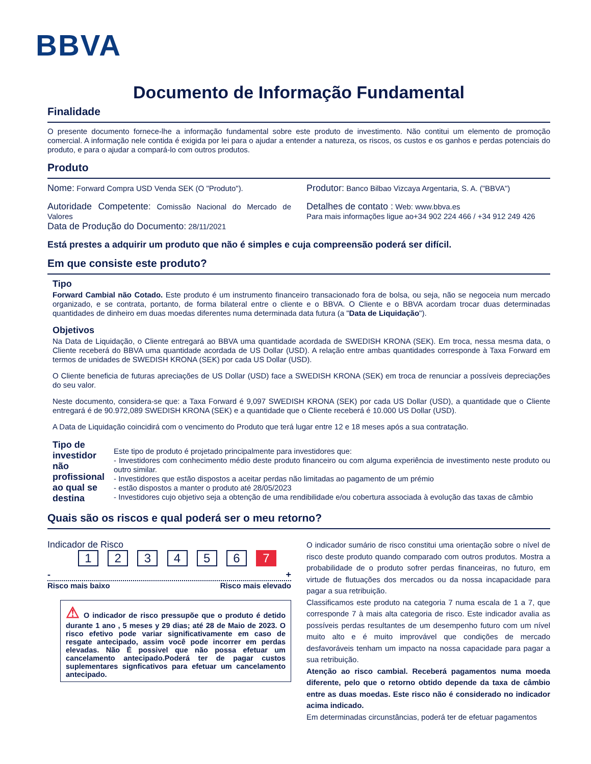BBVA
Documento de Informação Fundamental
Finalidade
O presente documento fornece-lhe a informação fundamental sobre este produto de investimento. Não contitui um elemento de promoção comercial. A informação nele contida é exigida por lei para o ajudar a entender a natureza, os riscos, os custos e os ganhos e perdas potenciais do produto, e para o ajudar a compará-lo com outros produtos.
Produto
Nome: Forward Compra USD Venda SEK (O "Produto").
Autoridade Competente: Comissão Nacional do Mercado de Valores
Data de Produção do Documento: 28/11/2021
Produtor: Banco Bilbao Vizcaya Argentaria, S. A. ("BBVA")
Detalhes de contato : Web: www.bbva.es
Para mais informações ligue ao+34 902 224 466 / +34 912 249 426
Está prestes a adquirir um produto que não é simples e cuja compreensão poderá ser difícil.
Em que consiste este produto?
Tipo
Forward Cambial não Cotado. Este produto é um instrumento financeiro transacionado fora de bolsa, ou seja, não se negoceia num mercado organizado, e se contrata, portanto, de forma bilateral entre o cliente e o BBVA. O Cliente e o BBVA acordam trocar duas determinadas quantidades de dinheiro em duas moedas diferentes numa determinada data futura (a "Data de Liquidação").
Objetivos
Na Data de Liquidação, o Cliente entregará ao BBVA uma quantidade acordada de SWEDISH KRONA (SEK). Em troca, nessa mesma data, o Cliente receberá do BBVA uma quantidade acordada de US Dollar (USD). A relação entre ambas quantidades corresponde à Taxa Forward em termos de unidades de SWEDISH KRONA (SEK) por cada US Dollar (USD).
O Cliente beneficia de futuras apreciações de US Dollar (USD) face a SWEDISH KRONA (SEK) em troca de renunciar a possíveis depreciações do seu valor.
Neste documento, considera-se que: a Taxa Forward é 9,097 SWEDISH KRONA (SEK) por cada US Dollar (USD), a quantidade que o Cliente entregará é de 90.972,089 SWEDISH KRONA (SEK) e a quantidade que o Cliente receberá é 10.000 US Dollar (USD).
A Data de Liquidação coincidirá com o vencimento do Produto que terá lugar entre 12 e 18 meses após a sua contratação.
Tipo de investidor não profissional ao qual se destina
Este tipo de produto é projetado principalmente para investidores que:
- Investidores com conhecimento médio deste produto financeiro ou com alguma experiência de investimento neste produto ou outro similar.
- Investidores que estão dispostos a aceitar perdas não limitadas ao pagamento de um prémio
- estão dispostos a manter o produto até 28/05/2023
- Investidores cujo objetivo seja a obtenção de uma rendibilidade e/ou cobertura associada à evolução das taxas de câmbio
Quais são os riscos e qual poderá ser o meu retorno?
Indicador de Risco
1 2 3 4 5 6 7
- +
Risco mais baixo Risco mais elevado
⚠ O indicador de risco pressupõe que o produto é detido durante 1 ano , 5 meses y 29 dias; até 28 de Maio de 2023. O risco efetivo pode variar significativamente em caso de resgate antecipado, assim você pode incorrer em perdas elevadas. Não É possivel que não possa efetuar um cancelamento antecipado.Poderá ter de pagar custos suplementares signficativos para efetuar um cancelamento antecipado.
O indicador sumário de risco constitui uma orientação sobre o nível de risco deste produto quando comparado com outros produtos. Mostra a probabilidade de o produto sofrer perdas financeiras, no futuro, em virtude de flutuações dos mercados ou da nossa incapacidade para pagar a sua retribuição.
Classificamos este produto na categoria 7 numa escala de 1 a 7, que corresponde 7 à mais alta categoria de risco. Este indicador avalia as possíveis perdas resultantes de um desempenho futuro com um nível muito alto e é muito improvável que condições de mercado desfavoráveis tenham um impacto na nossa capacidade para pagar a sua retribuição.
Atenção ao risco cambial. Receberá pagamentos numa moeda diferente, pelo que o retorno obtido depende da taxa de câmbio entre as duas moedas. Este risco não é considerado no indicador acima indicado.
Em determinadas circunstâncias, poderá ter de efetuar pagamentos